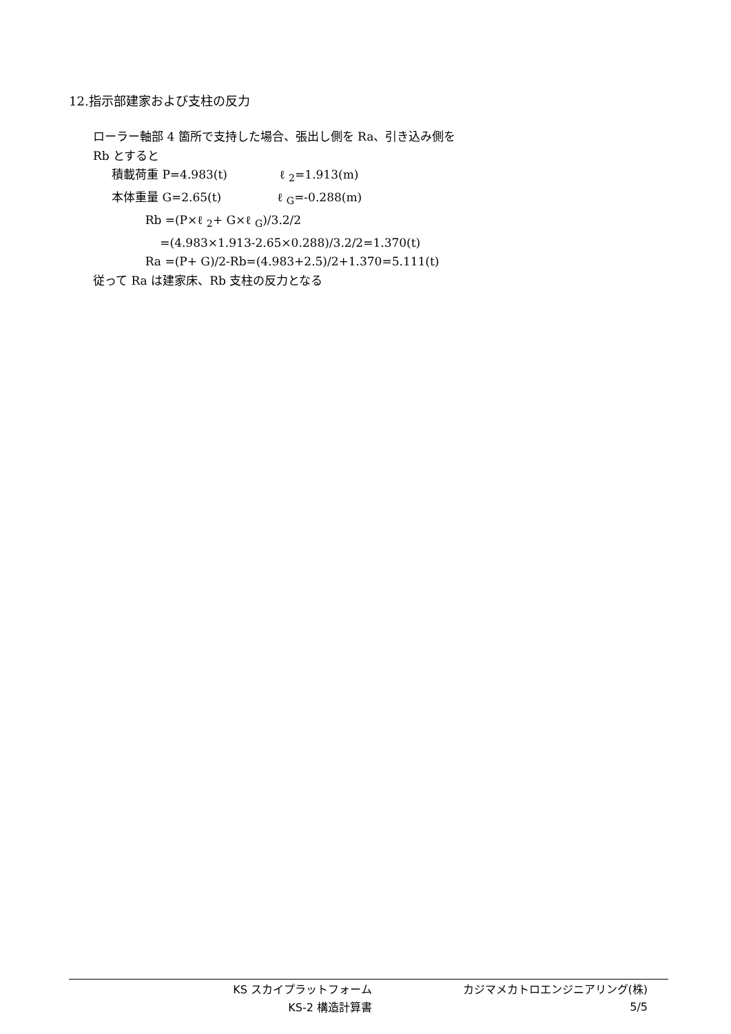12.指示部建家および支柱の反力
ローラー軸部 4 箇所で支持した場合、張出し側を Ra、引き込み側を
Rb とすると
積載荷重 P=4.983(t) ℓ <sub>2</sub>=1.913(m)
本体重量 G=2.65(t) ℓ <sub>G</sub>=-0.288(m)
Rb =(P×ℓ <sub>2</sub>+ G×ℓ <sub>G</sub>)/3.2/2
=(4.983×1.913-2.65×0.288)/3.2/2=1.370(t)
Ra =(P+ G)/2-Rb=(4.983+2.5)/2+1.370=5.111(t)
従って Ra は建家床、Rb 支柱の反力となる
KS スカイプラットフォーム カジマメカトロエンジニアリング(株)
KS-2 構造計算書 5/5